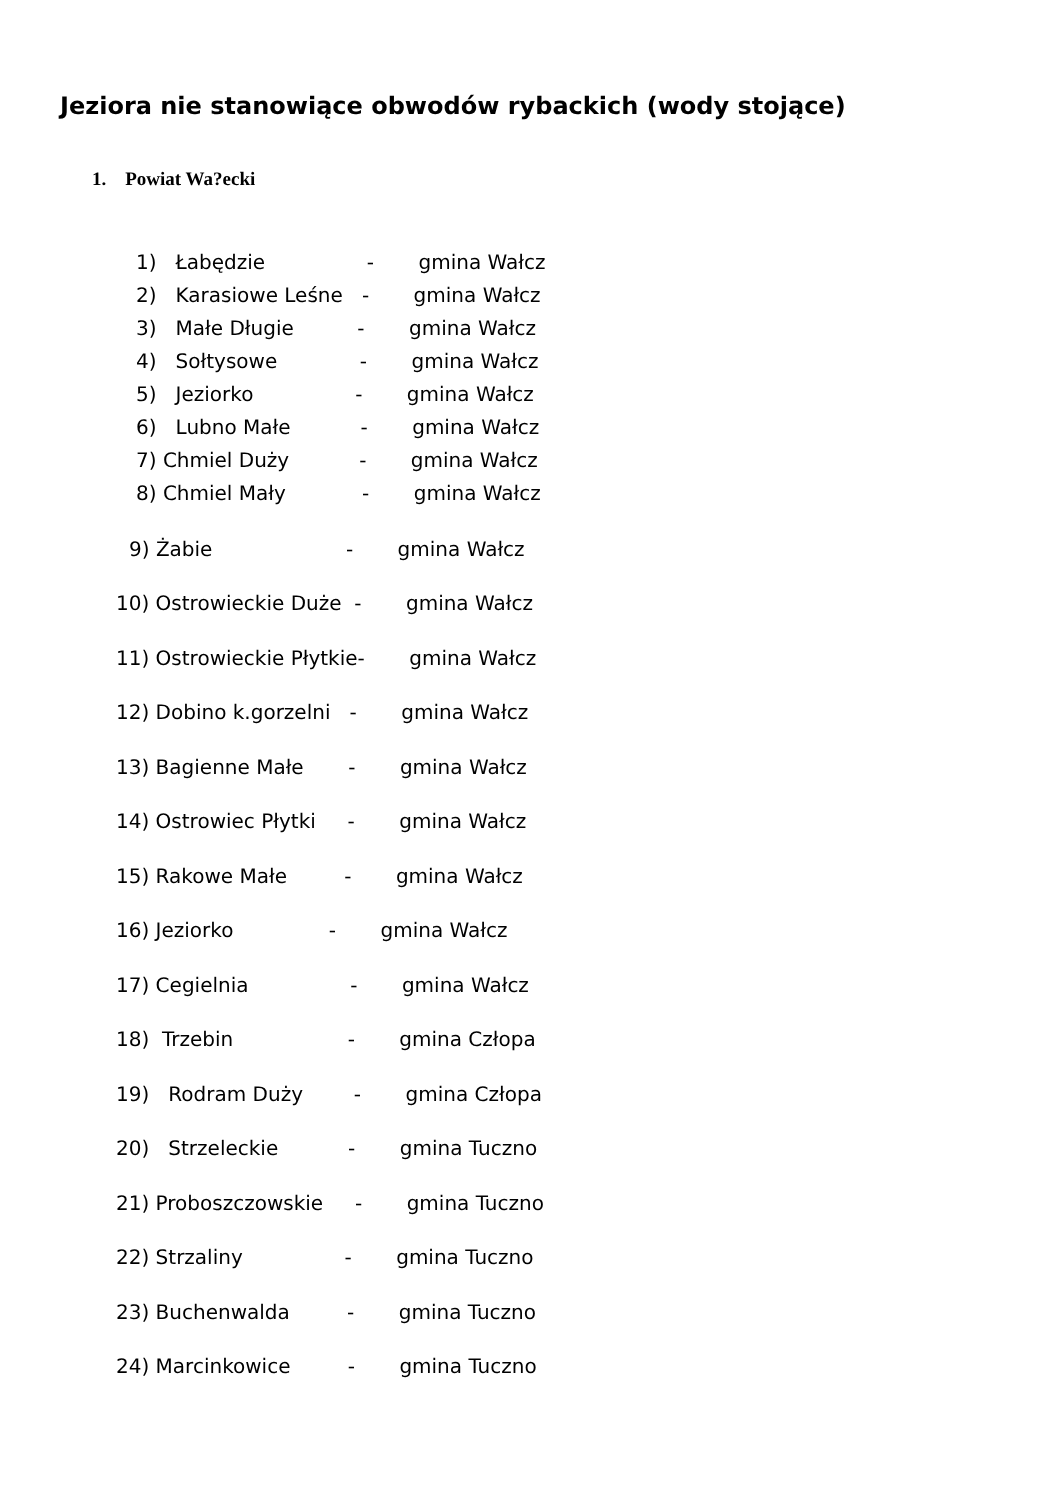Jeziora nie stanowiące obwodów rybackich (wody stojące)
1. Powiat Wa?ecki
1) Łabędzie - gmina Wałcz
2) Karasiowe Leśne - gmina Wałcz
3) Małe Długie - gmina Wałcz
4) Sołtysowe - gmina Wałcz
5) Jeziorko - gmina Wałcz
6) Lubno Małe - gmina Wałcz
7) Chmiel Duży - gmina Wałcz
8) Chmiel Mały - gmina Wałcz
9) Żabie - gmina Wałcz
10) Ostrowieckie Duże - gmina Wałcz
11) Ostrowieckie Płytkie- gmina Wałcz
12) Dobino k.gorzelni - gmina Wałcz
13) Bagienne Małe - gmina Wałcz
14) Ostrowiec Płytki - gmina Wałcz
15) Rakowe Małe - gmina Wałcz
16) Jeziorko - gmina Wałcz
17) Cegielnia - gmina Wałcz
18) Trzebin - gmina Człopa
19) Rodram Duży - gmina Człopa
20) Strzeleckie - gmina Tuczno
21) Proboszczowskie - gmina Tuczno
22) Strzaliny - gmina Tuczno
23) Buchenwalda - gmina Tuczno
24) Marcinkowice - gmina Tuczno